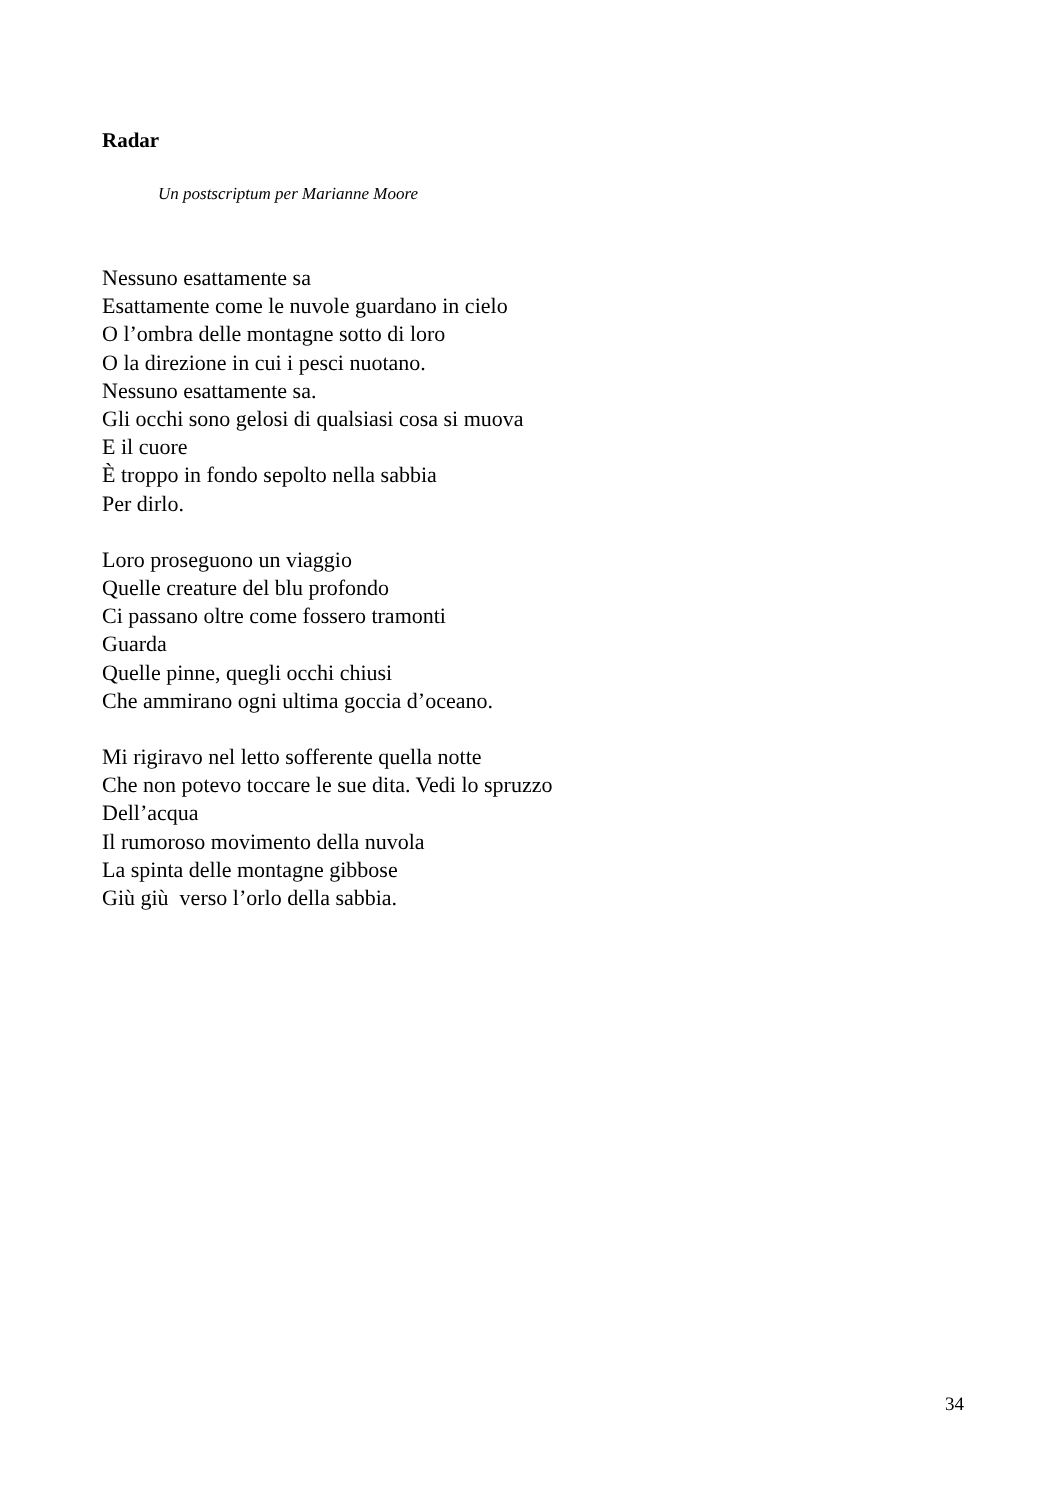Radar
Un postscriptum per Marianne Moore
Nessuno esattamente sa
Esattamente come le nuvole guardano in cielo
O l’ombra delle montagne sotto di loro
O la direzione in cui i pesci nuotano.
Nessuno esattamente sa.
Gli occhi sono gelosi di qualsiasi cosa si muova
E il cuore
È troppo in fondo sepolto nella sabbia
Per dirlo.
Loro proseguono un viaggio
Quelle creature del blu profondo
Ci passano oltre come fossero tramonti
Guarda
Quelle pinne, quegli occhi chiusi
Che ammirano ogni ultima goccia d’oceano.
Mi rigiravo nel letto sofferente quella notte
Che non potevo toccare le sue dita. Vedi lo spruzzo
Dell’acqua
Il rumoroso movimento della nuvola
La spinta delle montagne gibbose
Giù giù verso l’orlo della sabbia.
34